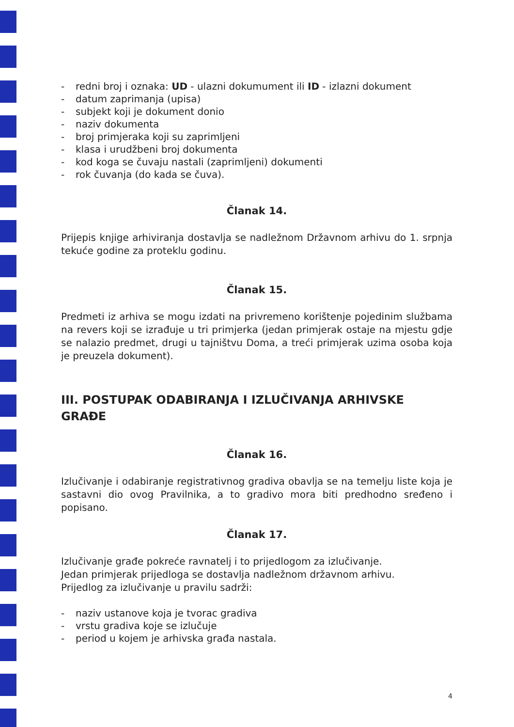- redni broj i oznaka: UD - ulazni dokumument ili ID - izlazni dokument
- datum zaprimanja (upisa)
- subjekt koji je dokument donio
- naziv dokumenta
- broj primjeraka koji su zaprimljeni
- klasa i urudžbeni broj dokumenta
- kod koga se čuvaju nastali (zaprimljeni) dokumenti
- rok čuvanja (do kada se čuva).
Članak 14.
Prijepis knjige arhiviranja dostavlja se nadležnom Državnom arhivu do 1. srpnja tekuće godine za proteklu godinu.
Članak 15.
Predmeti iz arhiva se mogu izdati na privremeno korištenje pojedinim službama na revers koji se izrađuje u tri primjerka (jedan primjerak ostaje na mjestu gdje se nalazio predmet, drugi u tajništvu Doma, a treći primjerak uzima osoba koja je preuzela dokument).
III. POSTUPAK ODABIRANJA I IZLUČIVANJA ARHIVSKE GRAĐE
Članak 16.
Izlučivanje i odabiranje registrativnog gradiva obavlja se na temelju liste koja je sastavni dio ovog Pravilnika, a to gradivo mora biti predhodno sređeno i popisano.
Članak 17.
Izlučivanje građe pokreće ravnatelj i to prijedlogom za izlučivanje.
Jedan primjerak prijedloga se dostavlja nadležnom državnom arhivu.
Prijedlog za izlučivanje u pravilu sadrži:
- naziv ustanove koja je tvorac gradiva
- vrstu gradiva koje se izlučuje
- period u kojem je arhivska građa nastala.
4